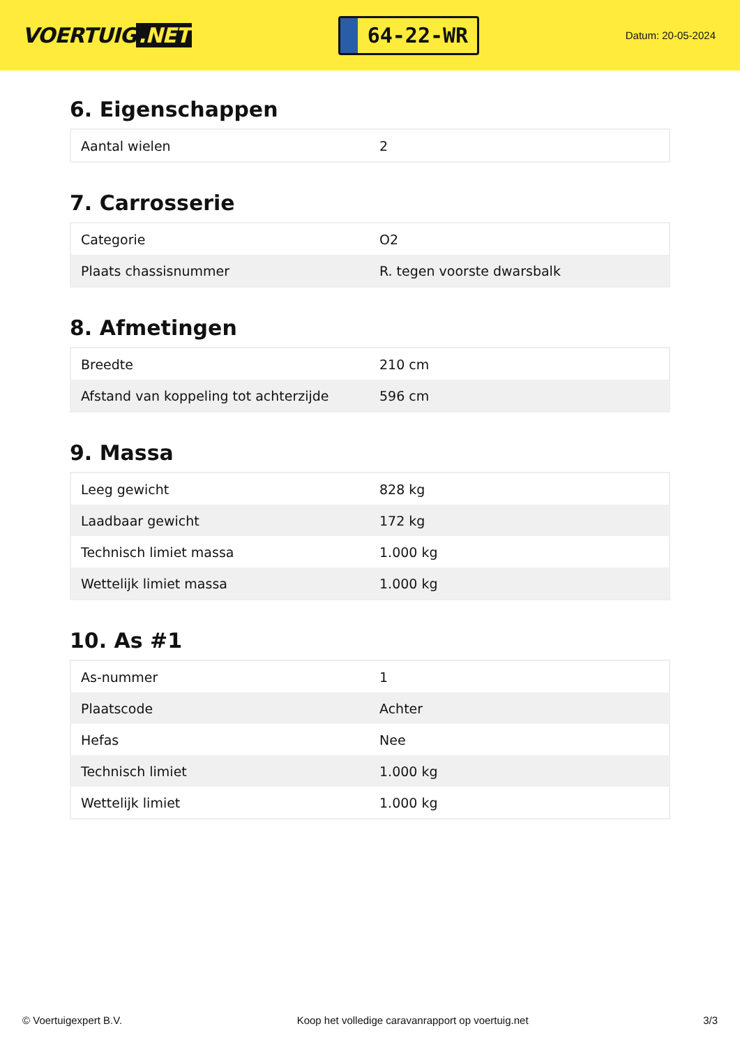VOERTUIG.NET
64-22-WR
Datum: 20-05-2024
6. Eigenschappen
| Aantal wielen | 2 |
7. Carrosserie
| Categorie | O2 |
| Plaats chassisnummer | R. tegen voorste dwarsbalk |
8. Afmetingen
| Breedte | 210 cm |
| Afstand van koppeling tot achterzijde | 596 cm |
9. Massa
| Leeg gewicht | 828 kg |
| Laadbaar gewicht | 172 kg |
| Technisch limiet massa | 1.000 kg |
| Wettelijk limiet massa | 1.000 kg |
10. As #1
| As-nummer | 1 |
| Plaatscode | Achter |
| Hefas | Nee |
| Technisch limiet | 1.000 kg |
| Wettelijk limiet | 1.000 kg |
© Voertuigexpert B.V. Koop het volledige caravanrapport op voertuig.net 3/3